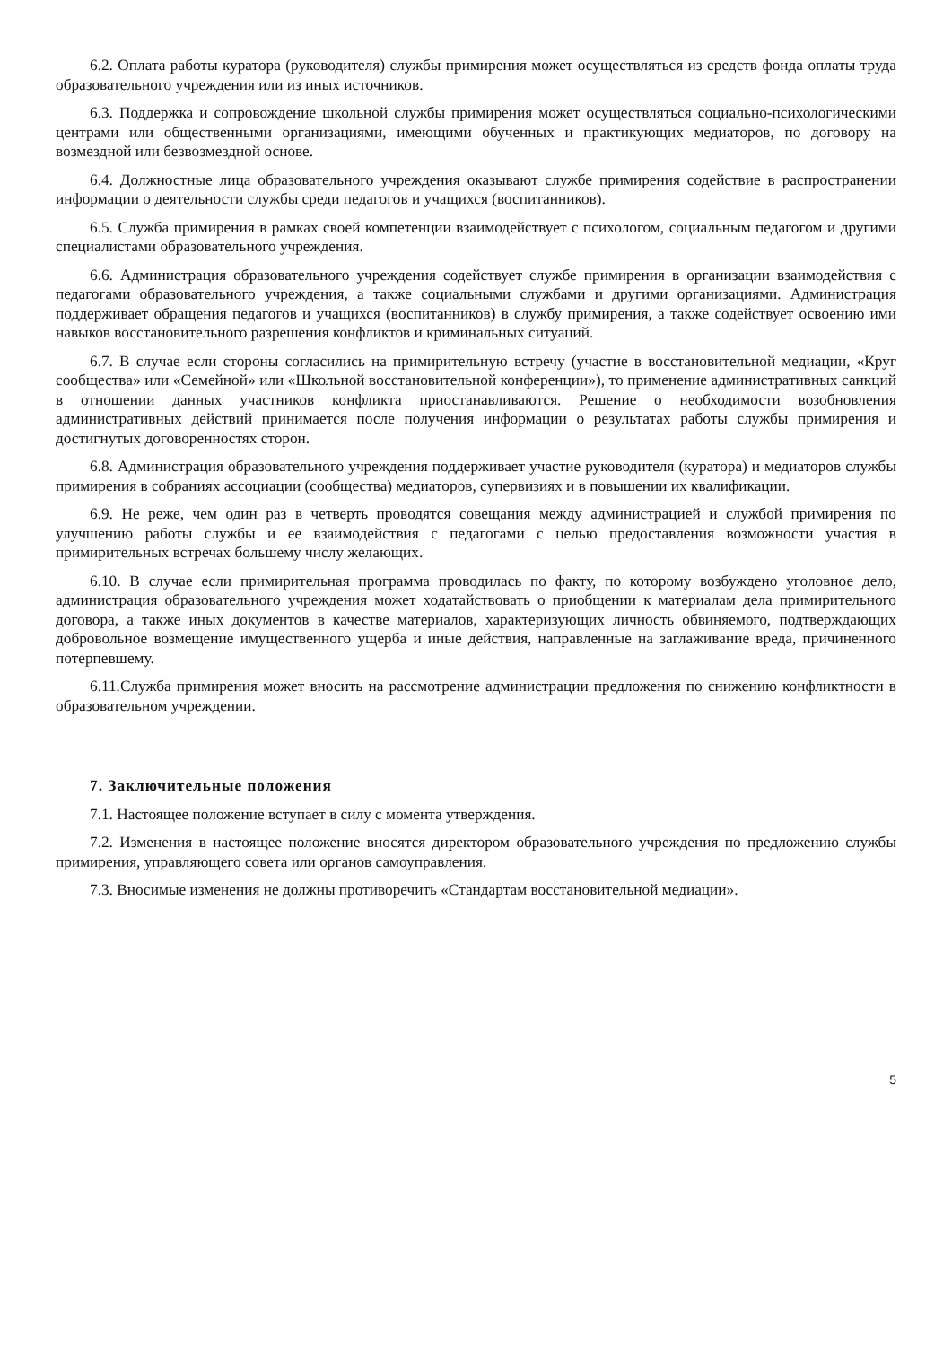6.2. Оплата работы куратора (руководителя) службы примирения может осуществляться из средств фонда оплаты труда образовательного учреждения или из иных источников.
6.3. Поддержка и сопровождение школьной службы примирения может осуществляться социально-психологическими центрами или общественными организациями, имеющими обученных и практикующих медиаторов, по договору на возмездной или безвозмездной основе.
6.4. Должностные лица образовательного учреждения оказывают службе примирения содействие в распространении информации о деятельности службы среди педагогов и учащихся (воспитанников).
6.5. Служба примирения в рамках своей компетенции взаимодействует с психологом, социальным педагогом и другими специалистами образовательного учреждения.
6.6. Администрация образовательного учреждения содействует службе примирения в организации взаимодействия с педагогами образовательного учреждения, а также социальными службами и другими организациями. Администрация поддерживает обращения педагогов и учащихся (воспитанников) в службу примирения, а также содействует освоению ими навыков восстановительного разрешения конфликтов и криминальных ситуаций.
6.7. В случае если стороны согласились на примирительную встречу (участие в восстановительной медиации, «Круг сообщества» или «Семейной» или «Школьной восстановительной конференции»), то применение административных санкций в отношении данных участников конфликта приостанавливаются. Решение о необходимости возобновления административных действий принимается после получения информации о результатах работы службы примирения и достигнутых договоренностях сторон.
6.8. Администрация образовательного учреждения поддерживает участие руководителя (куратора) и медиаторов службы примирения в собраниях ассоциации (сообщества) медиаторов, супервизиях и в повышении их квалификации.
6.9. Не реже, чем один раз в четверть проводятся совещания между администрацией и службой примирения по улучшению работы службы и ее взаимодействия с педагогами с целью предоставления возможности участия в примирительных встречах большему числу желающих.
6.10. В случае если примирительная программа проводилась по факту, по которому возбуждено уголовное дело, администрация образовательного учреждения может ходатайствовать о приобщении к материалам дела примирительного договора, а также иных документов в качестве материалов, характеризующих личность обвиняемого, подтверждающих добровольное возмещение имущественного ущерба и иные действия, направленные на заглаживание вреда, причиненного потерпевшему.
6.11.Служба примирения может вносить на рассмотрение администрации предложения по снижению конфликтности в образовательном учреждении.
7. Заключительные положения
7.1. Настоящее положение вступает в силу с момента утверждения.
7.2. Изменения в настоящее положение вносятся директором образовательного учреждения по предложению службы примирения, управляющего совета или органов самоуправления.
7.3. Вносимые изменения не должны противоречить «Стандартам восстановительной медиации».
5